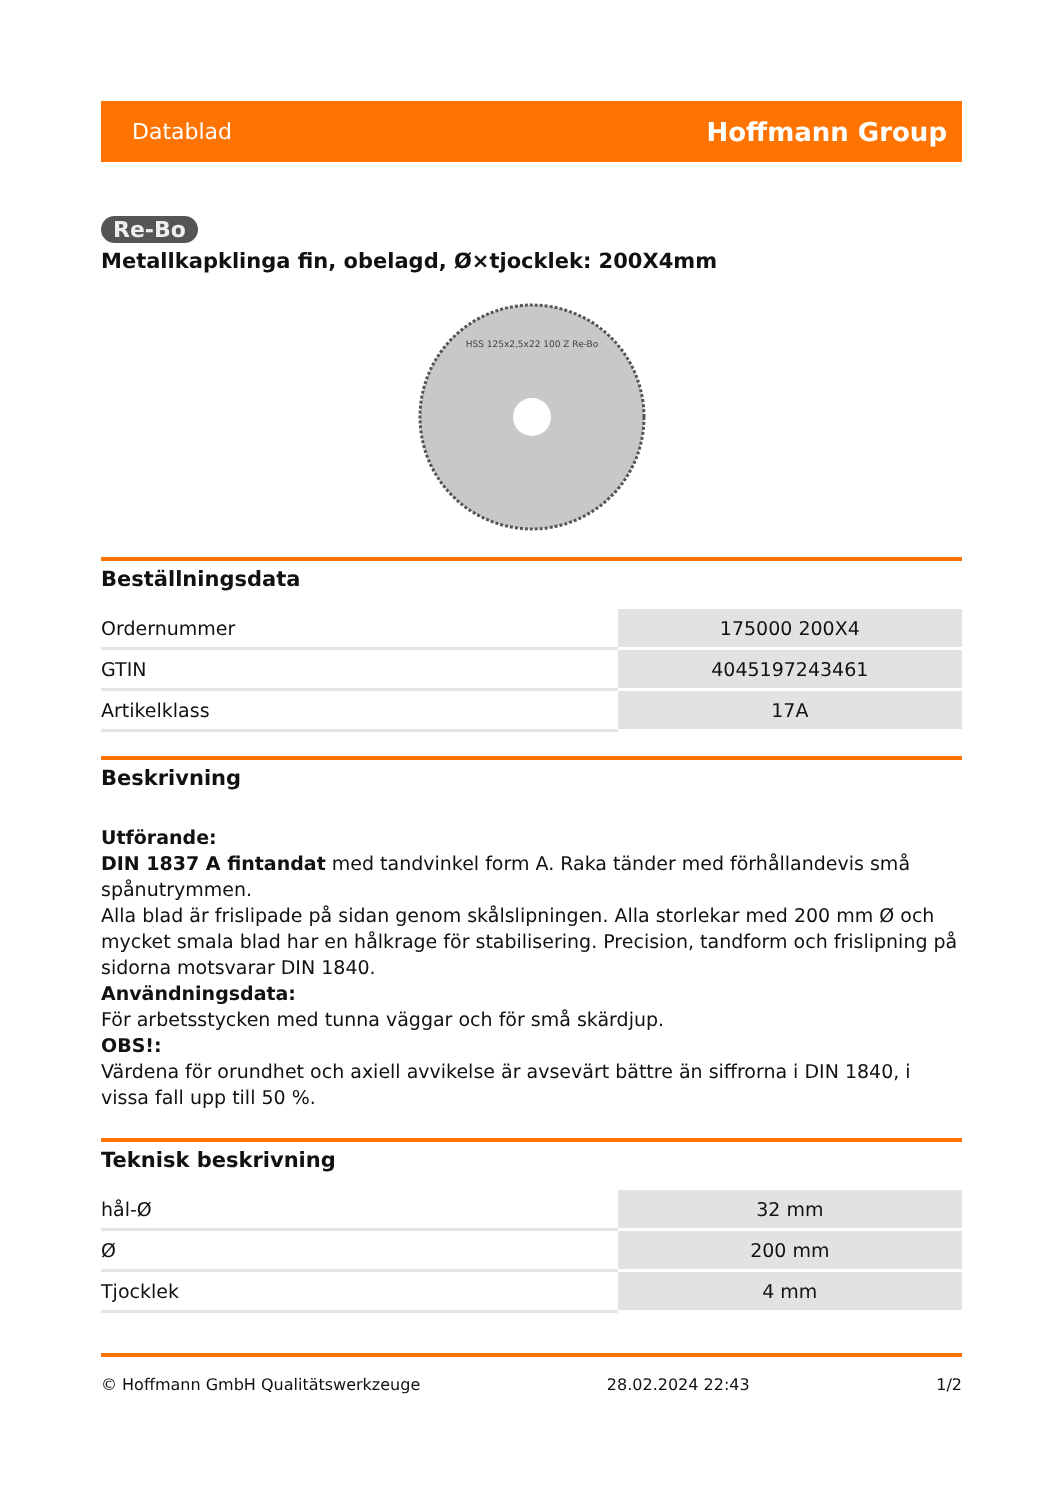Datablad Hoffmann Group
Re-Bo
Metallkapklinga fin, obelagd, Ø×tjocklek: 200X4mm
HSS 125x2,5x22 100 Z Re-Bo
Beställningsdata
| Ordernummer | 175000 200X4 |
| GTIN | 4045197243461 |
| Artikelklass | 17A |
Beskrivning
Utförande:
DIN 1837 A fintandat med tandvinkel form A. Raka tänder med förhållandevis små spånutrymmen.
Alla blad är frislipade på sidan genom skålslipningen. Alla storlekar med 200 mm Ø och mycket smala blad har en hålkrage för stabilisering. Precision, tandform och frislipning på sidorna motsvarar DIN 1840.
Användningsdata:
För arbetsstycken med tunna väggar och för små skärdjup.
OBS!:
Värdena för orundhet och axiell avvikelse är avsevärt bättre än siffrorna i DIN 1840, i vissa fall upp till 50 %.
Teknisk beskrivning
| hål-Ø | 32 mm |
| Ø | 200 mm |
| Tjocklek | 4 mm |
© Hoffmann GmbH Qualitätswerkzeuge 28.02.2024 22:43 1/2